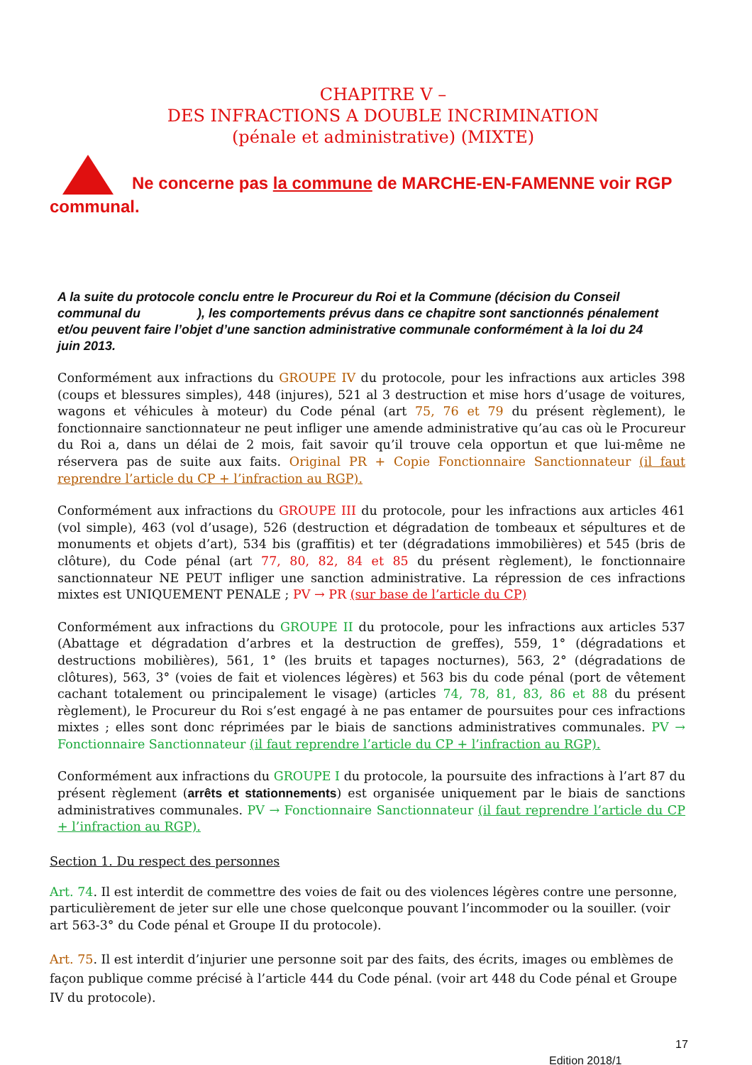CHAPITRE V –
DES INFRACTIONS A DOUBLE INCRIMINATION
(pénale et administrative) (MIXTE)
Ne concerne pas la commune de MARCHE-EN-FAMENNE voir RGP communal.
A la suite du protocole conclu entre le Procureur du Roi et la Commune (décision du Conseil communal du ), les comportements prévus dans ce chapitre sont sanctionnés pénalement et/ou peuvent faire l’objet d’une sanction administrative communale conformément à la loi du 24 juin 2013.
Conformément aux infractions du GROUPE IV du protocole, pour les infractions aux articles 398 (coups et blessures simples), 448 (injures), 521 al 3 destruction et mise hors d’usage de voitures, wagons et véhicules à moteur) du Code pénal (art 75, 76 et 79 du présent règlement), le fonctionnaire sanctionnateur ne peut infliger une amende administrative qu’au cas où le Procureur du Roi a, dans un délai de 2 mois, fait savoir qu’il trouve cela opportun et que lui-même ne réservera pas de suite aux faits. Original PR + Copie Fonctionnaire Sanctionnateur (il faut reprendre l’article du CP + l’infraction au RGP).
Conformément aux infractions du GROUPE III du protocole, pour les infractions aux articles 461 (vol simple), 463 (vol d’usage), 526 (destruction et dégradation de tombeaux et sépultures et de monuments et objets d’art), 534 bis (graffitis) et ter (dégradations immobilières) et 545 (bris de clôture), du Code pénal (art 77, 80, 82, 84 et 85 du présent règlement), le fonctionnaire sanctionnateur NE PEUT infliger une sanction administrative. La répression de ces infractions mixtes est UNIQUEMENT PENALE ; PV → PR (sur base de l’article du CP)
Conformément aux infractions du GROUPE II du protocole, pour les infractions aux articles 537 (Abattage et dégradation d’arbres et la destruction de greffes), 559, 1° (dégradations et destructions mobilières), 561, 1° (les bruits et tapages nocturnes), 563, 2° (dégradations de clôtures), 563, 3° (voies de fait et violences légères) et 563 bis du code pénal (port de vêtement cachant totalement ou principalement le visage) (articles 74, 78, 81, 83, 86 et 88 du présent règlement), le Procureur du Roi s’est engagé à ne pas entamer de poursuites pour ces infractions mixtes ; elles sont donc réprimées par le biais de sanctions administratives communales. PV → Fonctionnaire Sanctionnateur (il faut reprendre l’article du CP + l’infraction au RGP).
Conformément aux infractions du GROUPE I du protocole, la poursuite des infractions à l’art 87 du présent règlement (arrêts et stationnements) est organisée uniquement par le biais de sanctions administratives communales. PV → Fonctionnaire Sanctionnateur (il faut reprendre l’article du CP + l’infraction au RGP).
Section 1. Du respect des personnes
Art. 74. Il est interdit de commettre des voies de fait ou des violences légères contre une personne, particulièrement de jeter sur elle une chose quelconque pouvant l’incommoder ou la souiller. (voir art 563-3° du Code pénal et Groupe II du protocole).
Art. 75. Il est interdit d’injurier une personne soit par des faits, des écrits, images ou emblèmes de façon publique comme précisé à l’article 444 du Code pénal. (voir art 448 du Code pénal et Groupe IV du protocole).
17
Edition 2018/1